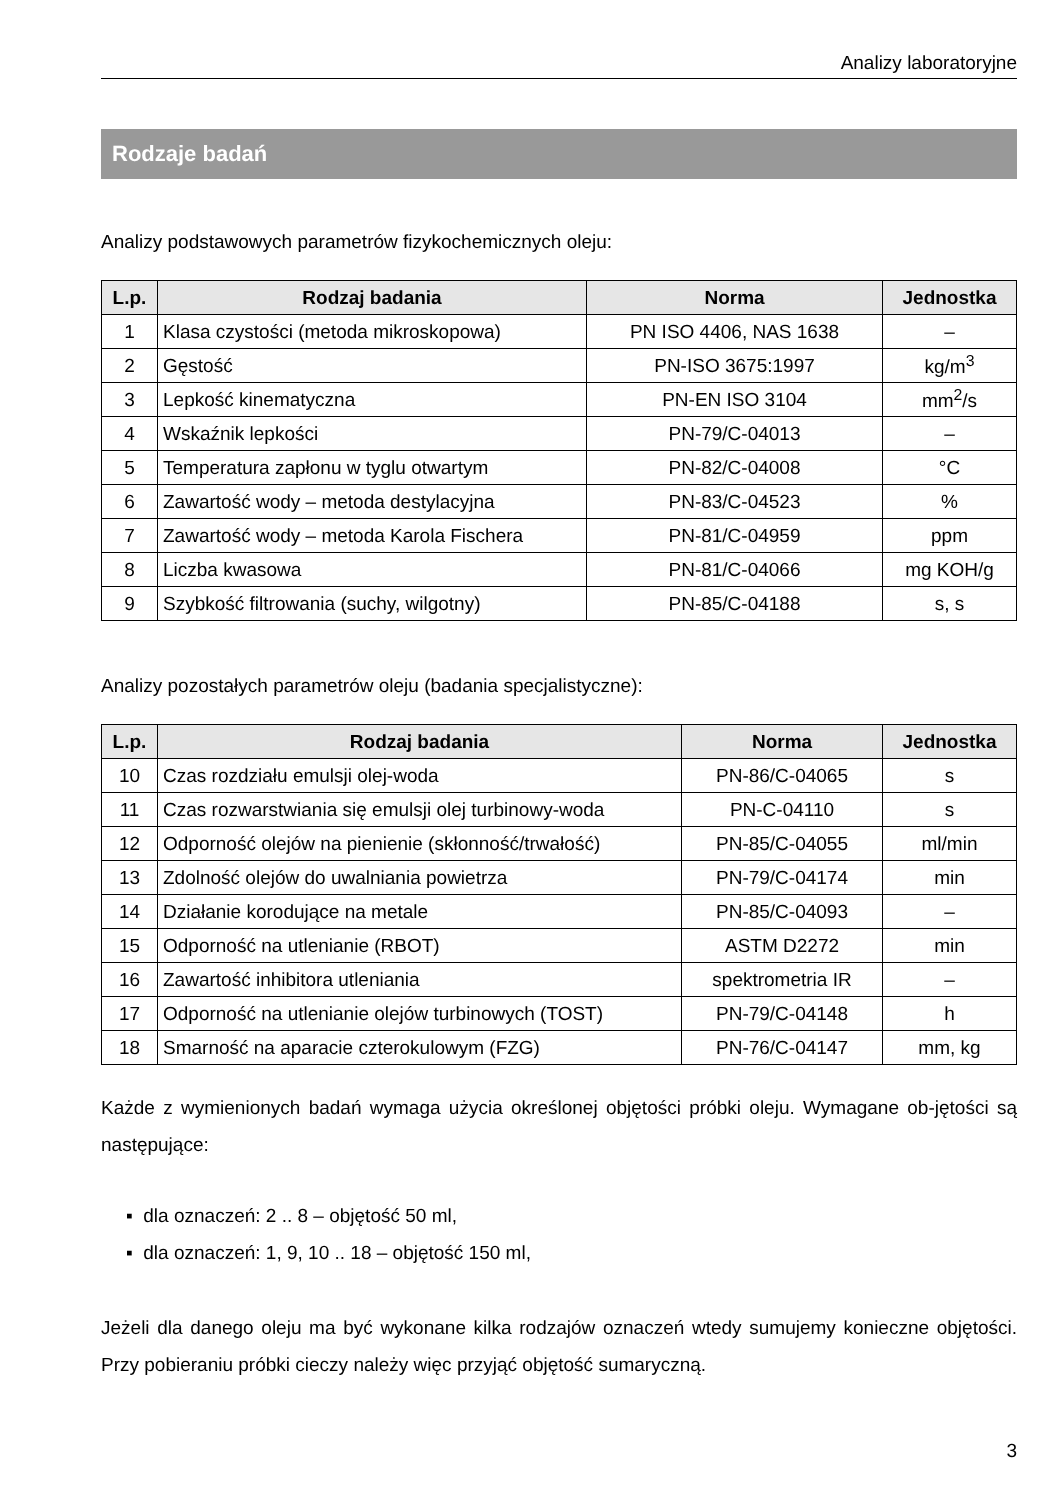Analizy laboratoryjne
Rodzaje badań
Analizy podstawowych parametrów fizykochemicznych oleju:
| L.p. | Rodzaj badania | Norma | Jednostka |
| --- | --- | --- | --- |
| 1 | Klasa czystości (metoda mikroskopowa) | PN ISO 4406, NAS 1638 | – |
| 2 | Gęstość | PN-ISO 3675:1997 | kg/m<sup>3</sup> |
| 3 | Lepkość kinematyczna | PN-EN ISO 3104 | mm<sup>2</sup>/s |
| 4 | Wskaźnik lepkości | PN-79/C-04013 | – |
| 5 | Temperatura zapłonu w tyglu otwartym | PN-82/C-04008 | °C |
| 6 | Zawartość wody – metoda destylacyjna | PN-83/C-04523 | % |
| 7 | Zawartość wody – metoda Karola Fischera | PN-81/C-04959 | ppm |
| 8 | Liczba kwasowa | PN-81/C-04066 | mg KOH/g |
| 9 | Szybkość filtrowania (suchy, wilgotny) | PN-85/C-04188 | s, s |
Analizy pozostałych parametrów oleju (badania specjalistyczne):
| L.p. | Rodzaj badania | Norma | Jednostka |
| --- | --- | --- | --- |
| 10 | Czas rozdziału emulsji olej-woda | PN-86/C-04065 | s |
| 11 | Czas rozwarstwiania się emulsji olej turbinowy-woda | PN-C-04110 | s |
| 12 | Odporność olejów na pienienie (skłonność/trwałość) | PN-85/C-04055 | ml/min |
| 13 | Zdolność olejów do uwalniania powietrza | PN-79/C-04174 | min |
| 14 | Działanie korodujące na metale | PN-85/C-04093 | – |
| 15 | Odporność na utlenianie (RBOT) | ASTM D2272 | min |
| 16 | Zawartość inhibitora utleniania | spektrometria IR | – |
| 17 | Odporność na utlenianie olejów turbinowych (TOST) | PN-79/C-04148 | h |
| 18 | Smarność na aparacie czterokulowym (FZG) | PN-76/C-04147 | mm, kg |
Każde z wymienionych badań wymaga użycia określonej objętości próbki oleju. Wymagane ob-jętości są następujące:
▪ dla oznaczeń: 2 .. 8 – objętość 50 ml,
▪ dla oznaczeń: 1, 9, 10 .. 18 – objętość 150 ml,
Jeżeli dla danego oleju ma być wykonane kilka rodzajów oznaczeń wtedy sumujemy konieczne objętości. Przy pobieraniu próbki cieczy należy więc przyjąć objętość sumaryczną.
3